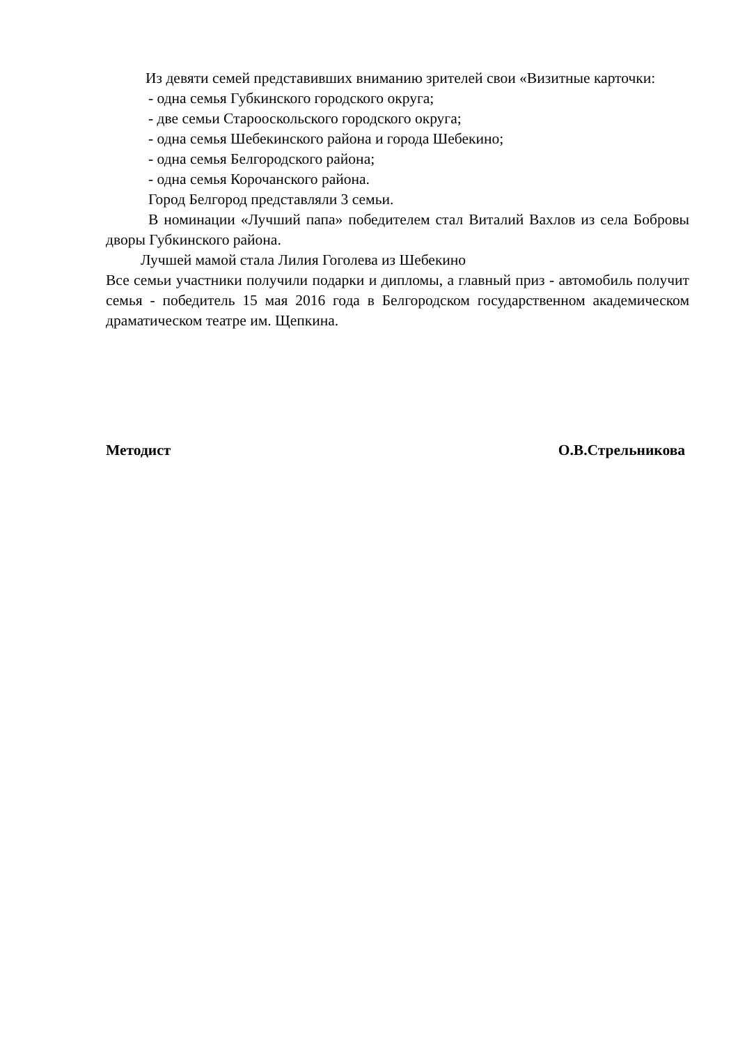Из девяти семей представивших вниманию зрителей свои «Визитные карточки:
- одна семья Губкинского городского округа;
- две семьи Старооскольского городского округа;
- одна семья Шебекинского района и города Шебекино;
- одна семья Белгородского района;
- одна семья Корочанского района.
Город Белгород представляли 3 семьи.
В номинации «Лучший папа» победителем стал Виталий Вахлов из села Бобровы дворы Губкинского района.
Лучшей мамой стала Лилия Гоголева из Шебекино
Все семьи участники получили подарки и дипломы, а главный приз - автомобиль получит семья - победитель 15 мая 2016 года в Белгородском государственном академическом драматическом театре им. Щепкина.
Методист О.В.Стрельникова